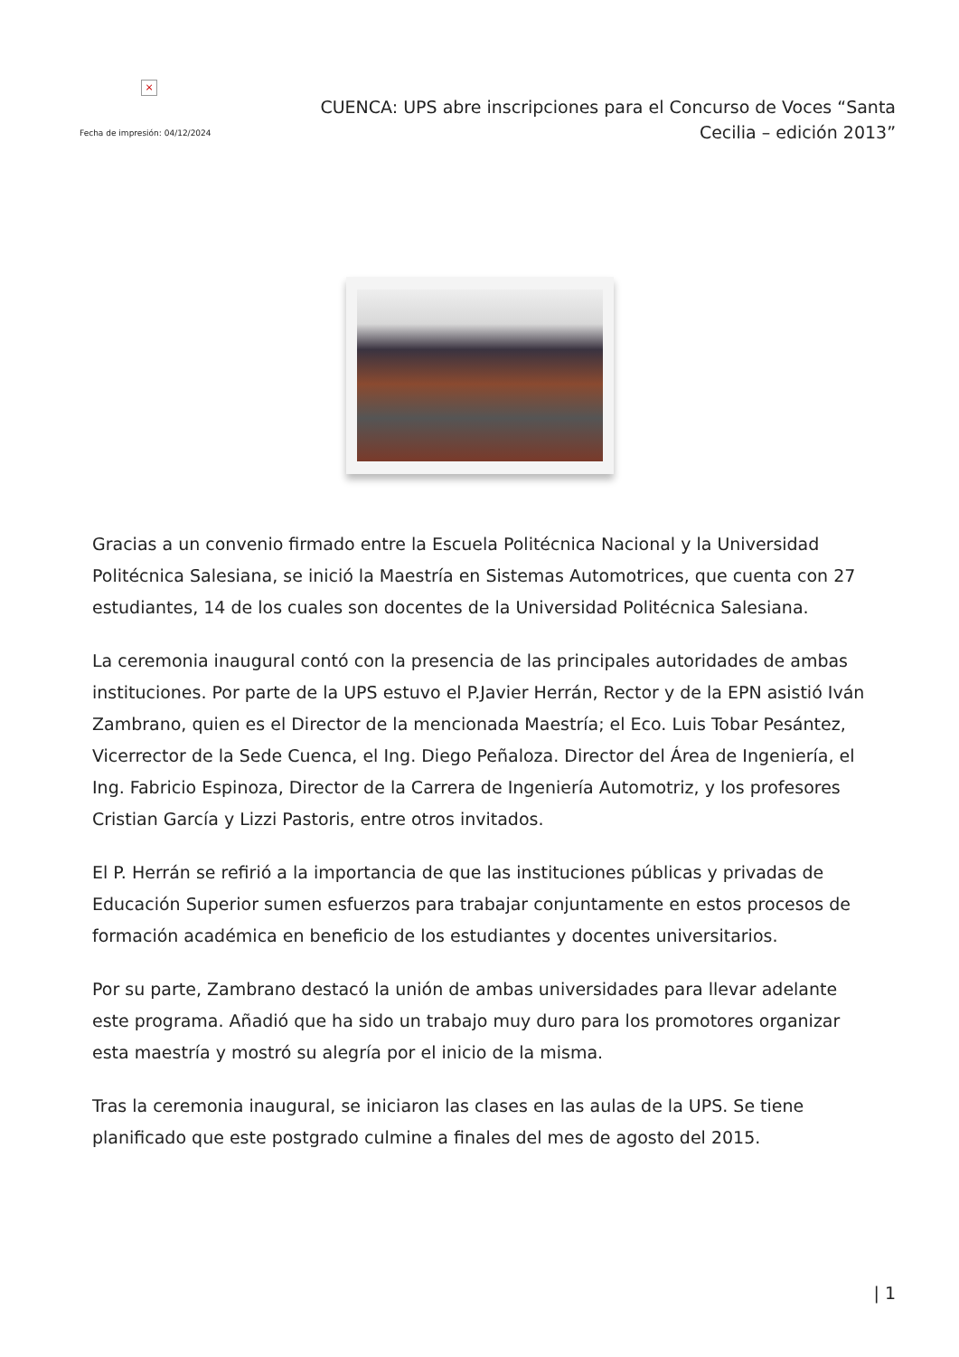×
Fecha de impresión: 04/12/2024
CUENCA: UPS abre inscripciones para el Concurso de Voces “Santa Cecilia – edición 2013”
Gracias a un convenio firmado entre la Escuela Politécnica Nacional y la Universidad Politécnica Salesiana, se inició la Maestría en Sistemas Automotrices, que cuenta con 27 estudiantes, 14 de los cuales son docentes de la Universidad Politécnica Salesiana.
La ceremonia inaugural contó con la presencia de las principales autoridades de ambas instituciones. Por parte de la UPS estuvo el P.Javier Herrán, Rector y de la EPN asistió Iván Zambrano, quien es el Director de la mencionada Maestría; el Eco. Luis Tobar Pesántez, Vicerrector de la Sede Cuenca, el Ing. Diego Peñaloza. Director del Área de Ingeniería, el Ing. Fabricio Espinoza, Director de la Carrera de Ingeniería Automotriz, y los profesores Cristian García y Lizzi Pastoris, entre otros invitados.
El P. Herrán se refirió a la importancia de que las instituciones públicas y privadas de Educación Superior sumen esfuerzos para trabajar conjuntamente en estos procesos de formación académica en beneficio de los estudiantes y docentes universitarios.
Por su parte, Zambrano destacó la unión de ambas universidades para llevar adelante este programa. Añadió que ha sido un trabajo muy duro para los promotores organizar esta maestría y mostró su alegría por el inicio de la misma.
Tras la ceremonia inaugural, se iniciaron las clases en las aulas de la UPS. Se tiene planificado que este postgrado culmine a finales del mes de agosto del 2015.
| 1